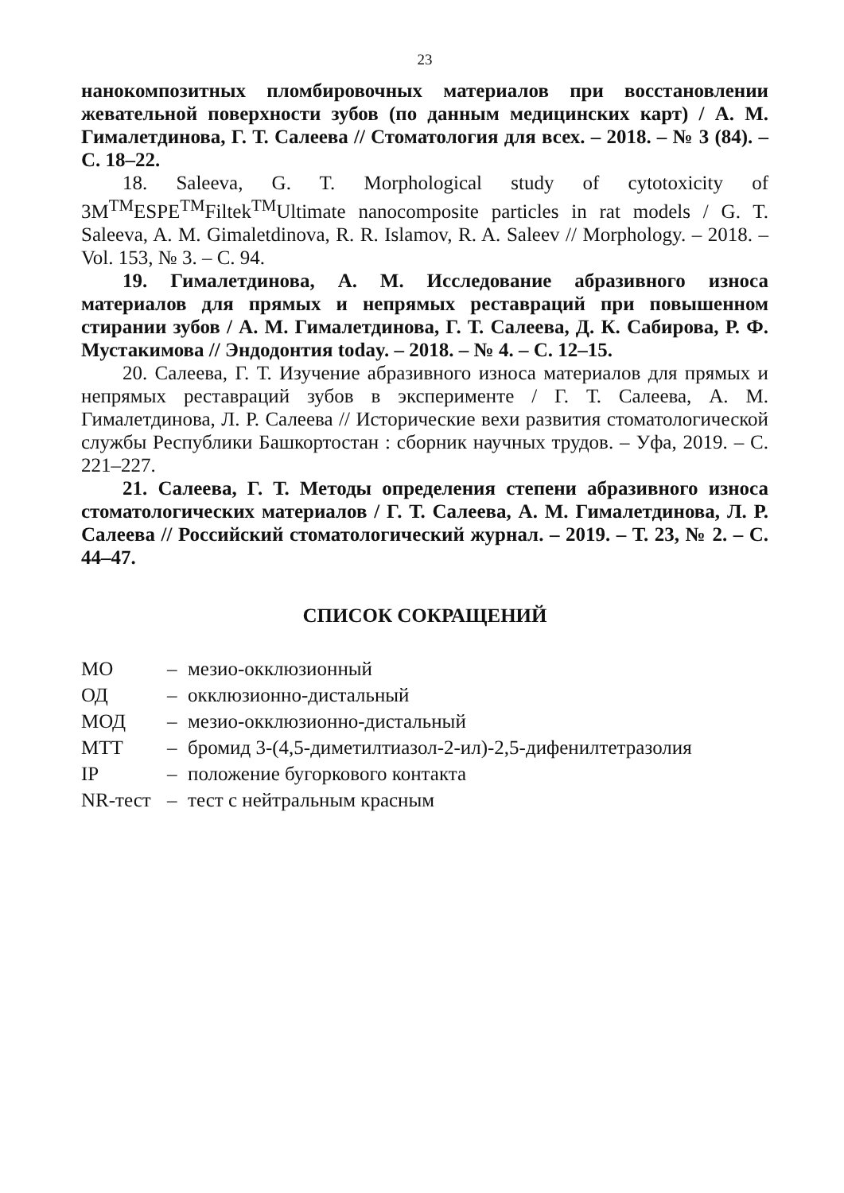23
нанокомпозитных пломбировочных материалов при восстановлении жевательной поверхности зубов (по данным медицинских карт) / А. М. Гималетдинова, Г. Т. Салеева // Стоматология для всех. – 2018. – № 3 (84). – С. 18–22.
18. Saleeva, G. T. Morphological study of cytotoxicity of 3M<sup>TM</sup>ESPE<sup>TM</sup>Filtek<sup>TM</sup>Ultimate nanocomposite particles in rat models / G. T. Saleeva, A. M. Gimaletdinova, R. R. Islamov, R. A. Saleev // Morphology. – 2018. – Vol. 153, № 3. – С. 94.
19. Гималетдинова, А. М. Исследование абразивного износа материалов для прямых и непрямых реставраций при повышенном стирании зубов / А. М. Гималетдинова, Г. Т. Салеева, Д. К. Сабирова, Р. Ф. Мустакимова // Эндодонтия today. – 2018. – № 4. – С. 12–15.
20. Салеева, Г. Т. Изучение абразивного износа материалов для прямых и непрямых реставраций зубов в эксперименте / Г. Т. Салеева, А. М. Гималетдинова, Л. Р. Салеева // Исторические вехи развития стоматологической службы Республики Башкортостан : сборник научных трудов. – Уфа, 2019. – С. 221–227.
21. Салеева, Г. Т. Методы определения степени абразивного износа стоматологических материалов / Г. Т. Салеева, А. М. Гималетдинова, Л. Р. Салеева // Российский стоматологический журнал. – 2019. – Т. 23, № 2. – С. 44–47.
СПИСОК СОКРАЩЕНИЙ
| МО | – | мезио-окклюзионный |
| ОД | – | окклюзионно-дистальный |
| МОД | – | мезио-окклюзионно-дистальный |
| МТТ | – | бромид 3-(4,5-диметилтиазол-2-ил)-2,5-дифенилтетразолия |
| IP | – | положение бугоркового контакта |
| NR-тест | – | тест с нейтральным красным |